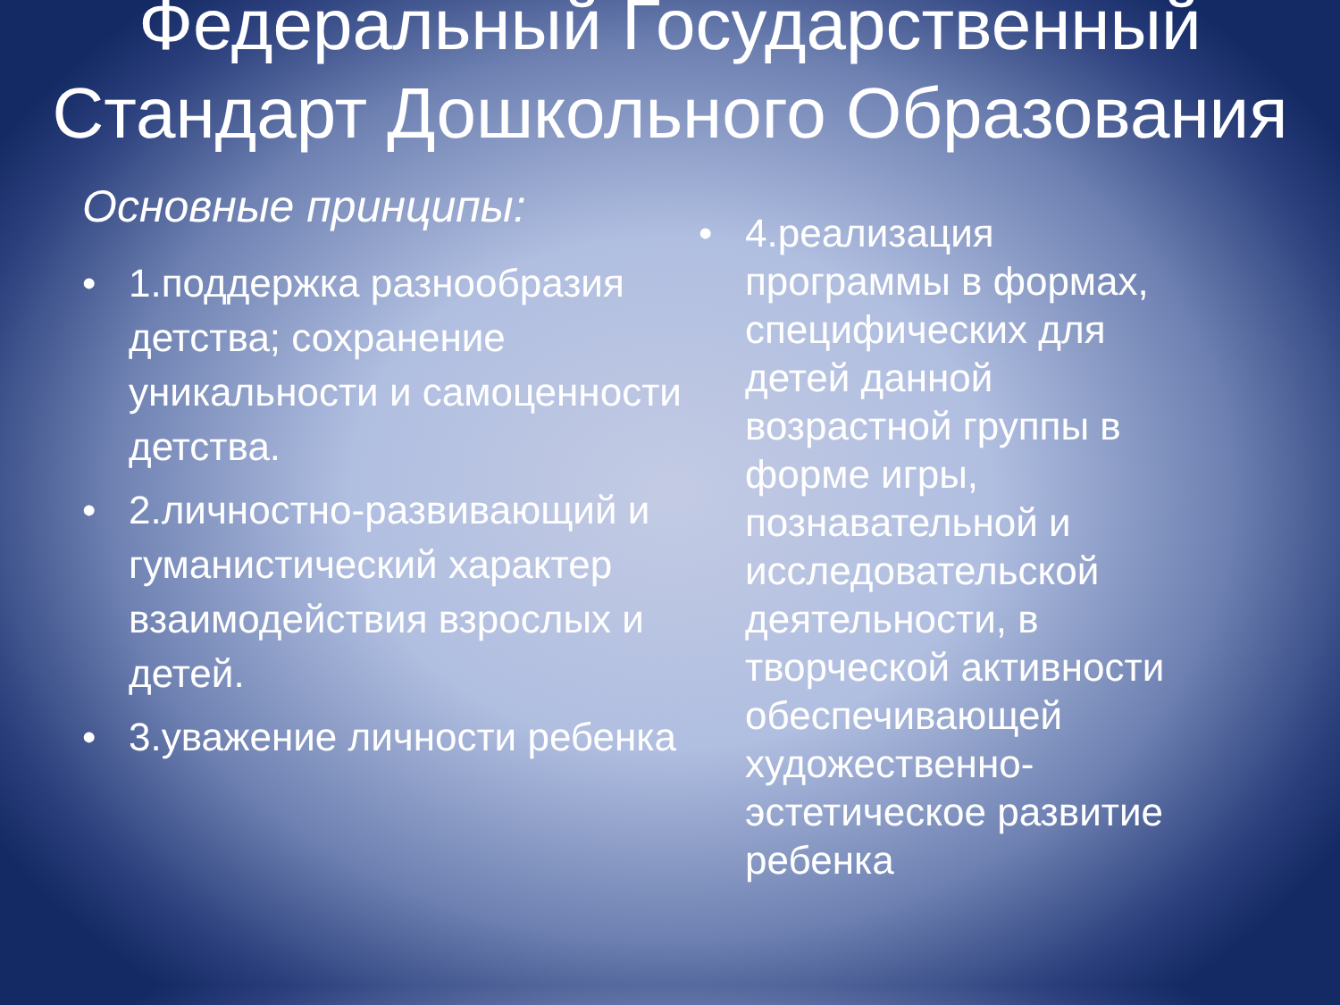Федеральный Государственный Стандарт Дошкольного Образования
Основные принципы:
• 1.поддержка разнообразия детства; сохранение уникальности и самоценности детства.
• 2.личностно-развивающий и гуманистический характер взаимодействия взрослых и детей.
• 3.уважение личности ребенка
• 4.реализация программы в формах, специфических для детей данной возрастной группы в форме игры, познавательной и исследовательской деятельности, в творческой активности обеспечивающей художественно-эстетическое развитие ребенка